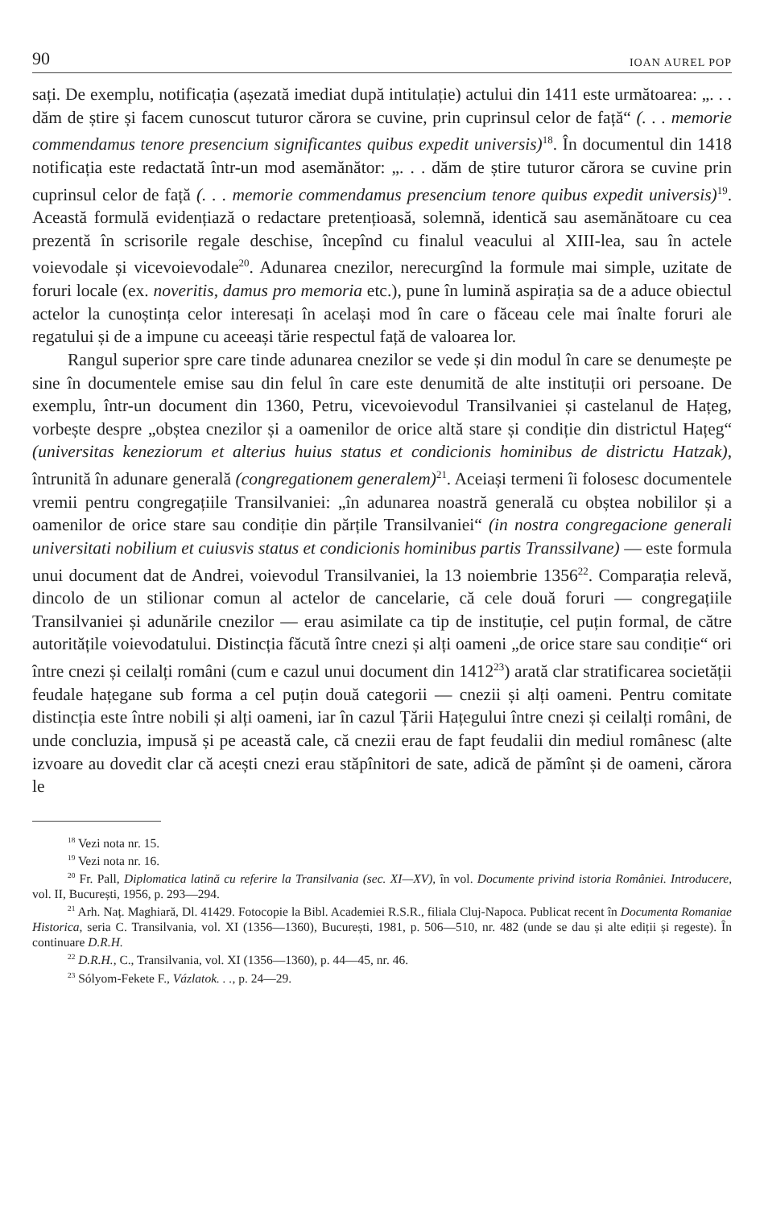90 IOAN AUREL POP
sați. De exemplu, notificația (așezată imediat după intitulație) actului din 1411 este următoarea: „. . . dăm de știre și facem cunoscut tuturor cărora se cuvine, prin cuprinsul celor de față“ (. . . memorie commendamus tenore presencium significantes quibus expedit universis)<sup>18</sup>. În documentul din 1418 notificația este redactată într-un mod asemănător: „. . . dăm de știre tuturor cărora se cuvine prin cuprinsul celor de față (. . . memorie commendamus presencium tenore quibus expedit universis)<sup>19</sup>. Această formulă evidențiază o redactare pretențioasă, solemnă, identică sau asemănătoare cu cea prezentă în scrisorile regale deschise, începînd cu finalul veacului al XIII-lea, sau în actele voievodale și vicevoievodale<sup>20</sup>. Adunarea cnezilor, nerecurgînd la formule mai simple, uzitate de foruri locale (ex. noveritis, damus pro memoria etc.), pune în lumină aspirația sa de a aduce obiectul actelor la cunoștința celor interesați în același mod în care o făceau cele mai înalte foruri ale regatului și de a impune cu aceeași tărie respectul față de valoarea lor.
Rangul superior spre care tinde adunarea cnezilor se vede și din modul în care se denumește pe sine în documentele emise sau din felul în care este denumită de alte instituții ori persoane. De exemplu, într-un document din 1360, Petru, vicevoievodul Transilvaniei și castelanul de Hațeg, vorbește despre „obștea cnezilor și a oamenilor de orice altă stare și condiție din districtul Hațeg“ (universitas keneziorum et alterius huius status et condicionis hominibus de districtu Hatzak), întrunită în adunare generală (congregationem generalem)<sup>21</sup>. Aceiași termeni îi folosesc documentele vremii pentru congregațiile Transilvaniei: „în adunarea noastră generală cu obștea nobililor și a oamenilor de orice stare sau condiție din părțile Transilvaniei“ (in nostra congregacione generali universitati nobilium et cuiusvis status et condicionis hominibus partis Transsilvane) — este formula unui document dat de Andrei, voievodul Transilvaniei, la 13 noiembrie 1356<sup>22</sup>. Comparația relevă, dincolo de un stilionar comun al actelor de cancelarie, că cele două foruri — congregațiile Transilvaniei și adunările cnezilor — erau asimilate ca tip de instituție, cel puțin formal, de către autoritățile voievodatului. Distincția făcută între cnezi și alți oameni „de orice stare sau condiție“ ori între cnezi și ceilalți români (cum e cazul unui document din 1412<sup>23</sup>) arată clar stratificarea societății feudale hațegane sub forma a cel puțin două categorii — cnezii și alți oameni. Pentru comitate distincția este între nobili și alți oameni, iar în cazul Țării Hațegului între cnezi și ceilalți români, de unde concluzia, impusă și pe această cale, că cnezii erau de fapt feudalii din mediul românesc (alte izvoare au dovedit clar că acești cnezi erau stăpînitori de sate, adică de pămînt și de oameni, cărora le
<sup>18</sup> Vezi nota nr. 15.
<sup>19</sup> Vezi nota nr. 16.
<sup>20</sup> Fr. Pall, Diplomatica latină cu referire la Transilvania (sec. XI—XV), în vol. Documente privind istoria României. Introducere, vol. II, București, 1956, p. 293—294.
<sup>21</sup> Arh. Naț. Maghiară, Dl. 41429. Fotocopie la Bibl. Academiei R.S.R., filiala Cluj-Napoca. Publicat recent în Documenta Romaniae Historica, seria C. Transilvania, vol. XI (1356—1360), București, 1981, p. 506—510, nr. 482 (unde se dau și alte ediții și regeste). În continuare D.R.H.
<sup>22</sup> D.R.H., C., Transilvania, vol. XI (1356—1360), p. 44—45, nr. 46.
<sup>23</sup> Sólyom-Fekete F., Vázlatok. . ., p. 24—29.